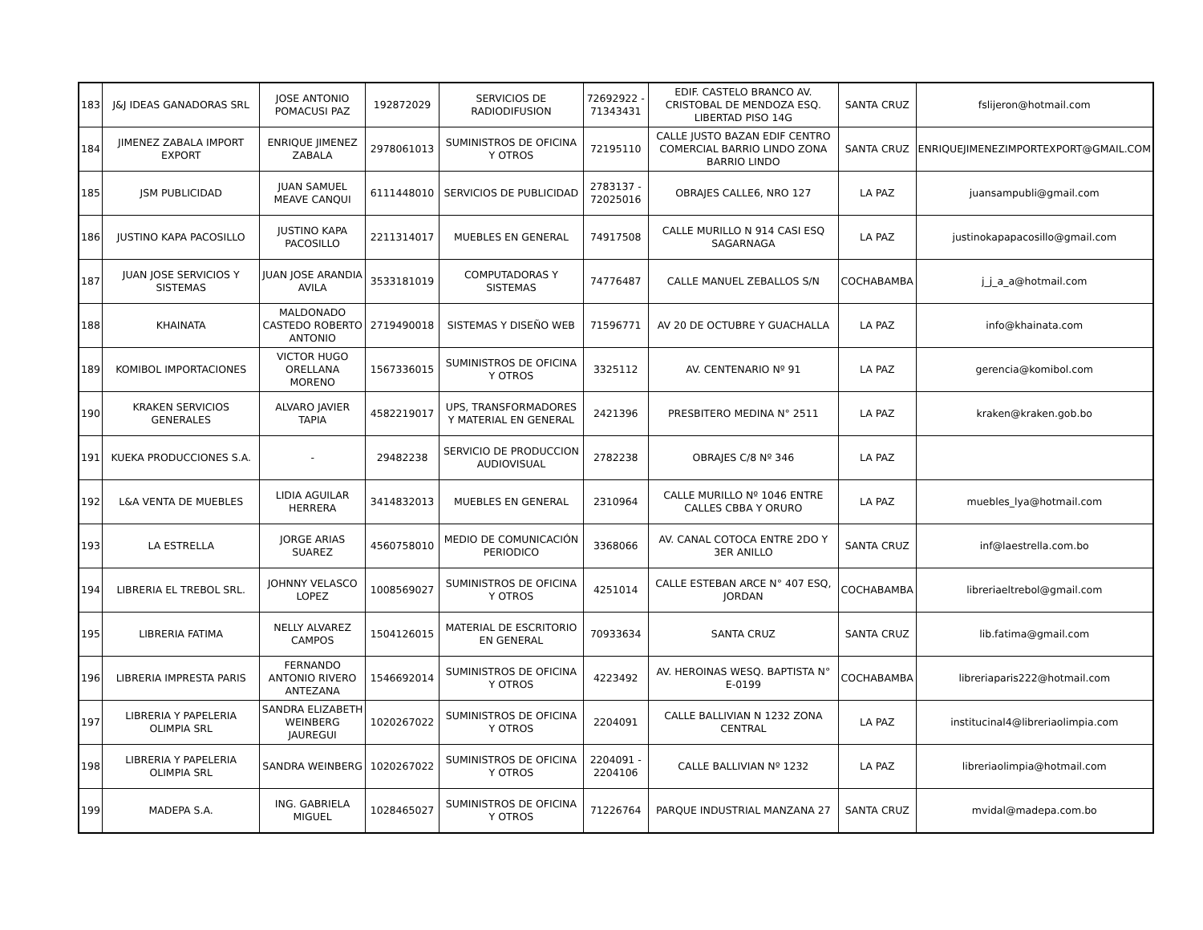| 183 | J&J IDEAS GANADORAS SRL | JOSE ANTONIO POMACUSI PAZ | 192872029 | SERVICIOS DE RADIODIFUSION | 72692922 - 71343431 | EDIF. CASTELO BRANCO AV. CRISTOBAL DE MENDOZA ESQ. LIBERTAD PISO 14G | SANTA CRUZ | fslijeron@hotmail.com |
| 184 | JIMENEZ ZABALA IMPORT EXPORT | ENRIQUE JIMENEZ ZABALA | 2978061013 | SUMINISTROS DE OFICINA Y OTROS | 72195110 | CALLE JUSTO BAZAN EDIF CENTRO COMERCIAL BARRIO LINDO ZONA BARRIO LINDO | SANTA CRUZ | ENRIQUEJIMENEZIMPORTEXPORT@GMAIL.COM |
| 185 | JSM PUBLICIDAD | JUAN SAMUEL MEAVE CANQUI | 6111448010 | SERVICIOS DE PUBLICIDAD | 2783137 - 72025016 | OBRAJES CALLE6, NRO 127 | LA PAZ | juansampubli@gmail.com |
| 186 | JUSTINO KAPA PACOSILLO | JUSTINO KAPA PACOSILLO | 2211314017 | MUEBLES EN GENERAL | 74917508 | CALLE MURILLO N 914 CASI ESQ SAGARNAGA | LA PAZ | justinokapapacosillo@gmail.com |
| 187 | JUAN JOSE SERVICIOS Y SISTEMAS | JUAN JOSE ARANDIA AVILA | 3533181019 | COMPUTADORAS Y SISTEMAS | 74776487 | CALLE MANUEL ZEBALLOS S/N | COCHABAMBA | j_j_a_a@hotmail.com |
| 188 | KHAINATA | MALDONADO CASTEDO ROBERTO ANTONIO | 2719490018 | SISTEMAS Y DISEÑO WEB | 71596771 | AV 20 DE OCTUBRE Y GUACHALLA | LA PAZ | info@khainata.com |
| 189 | KOMIBOL IMPORTACIONES | VICTOR HUGO ORELLANA MORENO | 1567336015 | SUMINISTROS DE OFICINA Y OTROS | 3325112 | AV. CENTENARIO Nº 91 | LA PAZ | gerencia@komibol.com |
| 190 | KRAKEN SERVICIOS GENERALES | ALVARO JAVIER TAPIA | 4582219017 | UPS, TRANSFORMADORES Y MATERIAL EN GENERAL | 2421396 | PRESBITERO MEDINA N° 2511 | LA PAZ | kraken@kraken.gob.bo |
| 191 | KUEKA PRODUCCIONES S.A. | - | 29482238 | SERVICIO DE PRODUCCION AUDIOVISUAL | 2782238 | OBRAJES C/8 Nº 346 | LA PAZ | |
| 192 | L&A VENTA DE MUEBLES | LIDIA AGUILAR HERRERA | 3414832013 | MUEBLES EN GENERAL | 2310964 | CALLE MURILLO Nº 1046 ENTRE CALLES CBBA Y ORURO | LA PAZ | muebles_lya@hotmail.com |
| 193 | LA ESTRELLA | JORGE ARIAS SUAREZ | 4560758010 | MEDIO DE COMUNICACIÓN PERIODICO | 3368066 | AV. CANAL COTOCA ENTRE 2DO Y 3ER ANILLO | SANTA CRUZ | inf@laestrella.com.bo |
| 194 | LIBRERIA EL TREBOL SRL. | JOHNNY VELASCO LOPEZ | 1008569027 | SUMINISTROS DE OFICINA Y OTROS | 4251014 | CALLE ESTEBAN ARCE N° 407 ESQ, JORDAN | COCHABAMBA | libreriaeltrebol@gmail.com |
| 195 | LIBRERIA FATIMA | NELLY ALVAREZ CAMPOS | 1504126015 | MATERIAL DE ESCRITORIO EN GENERAL | 70933634 | SANTA CRUZ | SANTA CRUZ | lib.fatima@gmail.com |
| 196 | LIBRERIA IMPRESTA PARIS | FERNANDO ANTONIO RIVERO ANTEZANA | 1546692014 | SUMINISTROS DE OFICINA Y OTROS | 4223492 | AV. HEROINAS WESQ. BAPTISTA N° E-0199 | COCHABAMBA | libreriaparis222@hotmail.com |
| 197 | LIBRERIA Y PAPELERIA OLIMPIA SRL | SANDRA ELIZABETH WEINBERG JAUREGUI | 1020267022 | SUMINISTROS DE OFICINA Y OTROS | 2204091 | CALLE BALLIVIAN N 1232 ZONA CENTRAL | LA PAZ | institucinal4@libreriaolimpia.com |
| 198 | LIBRERIA Y PAPELERIA OLIMPIA SRL | SANDRA WEINBERG | 1020267022 | SUMINISTROS DE OFICINA Y OTROS | 2204091 - 2204106 | CALLE BALLIVIAN Nº 1232 | LA PAZ | libreriaolimpia@hotmail.com |
| 199 | MADEPA S.A. | ING. GABRIELA MIGUEL | 1028465027 | SUMINISTROS DE OFICINA Y OTROS | 71226764 | PARQUE INDUSTRIAL MANZANA 27 | SANTA CRUZ | mvidal@madepa.com.bo |